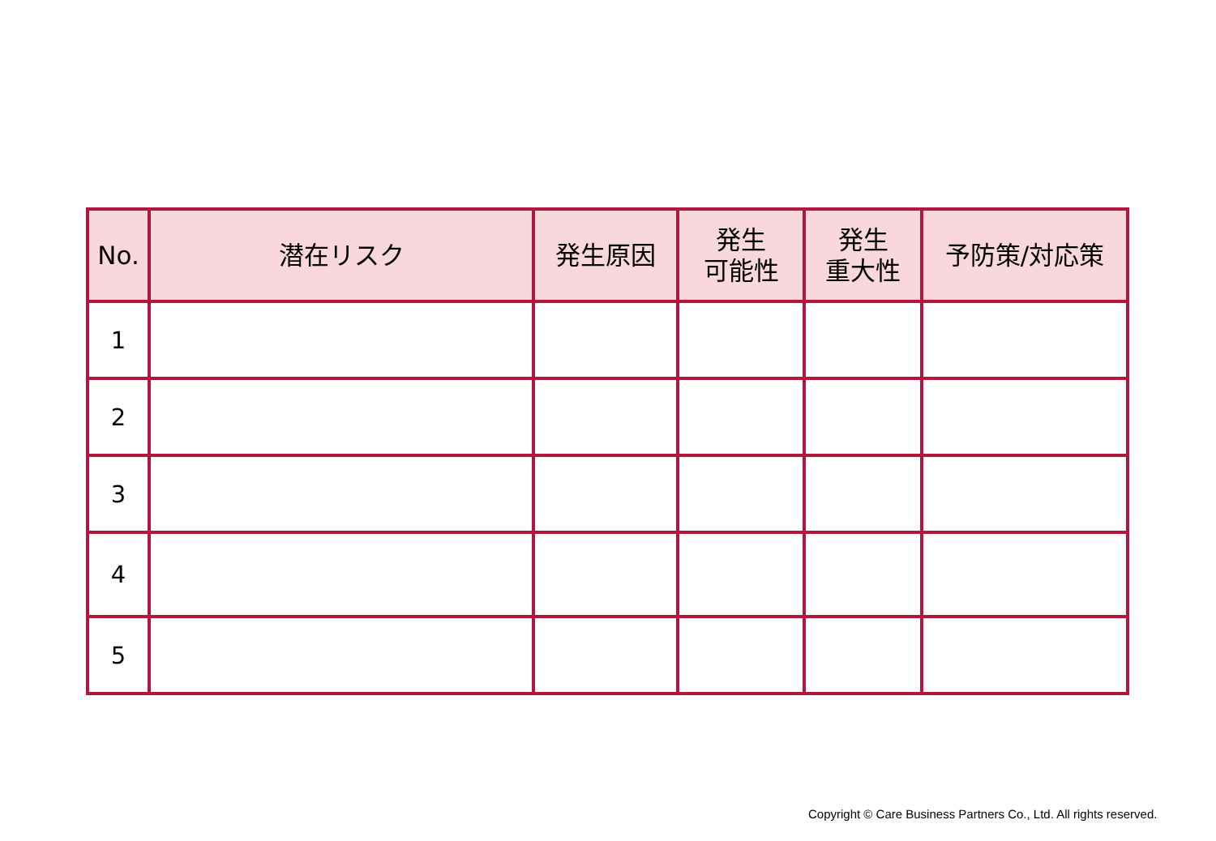| No. | 潜在リスク | 発生原因 | 発生 可能性 | 発生 重大性 | 予防策/対応策 |
| --- | --- | --- | --- | --- | --- |
| 1 | | | | | |
| 2 | | | | | |
| 3 | | | | | |
| 4 | | | | | |
| 5 | | | | | |
Copyright © Care Business Partners Co., Ltd. All rights reserved.